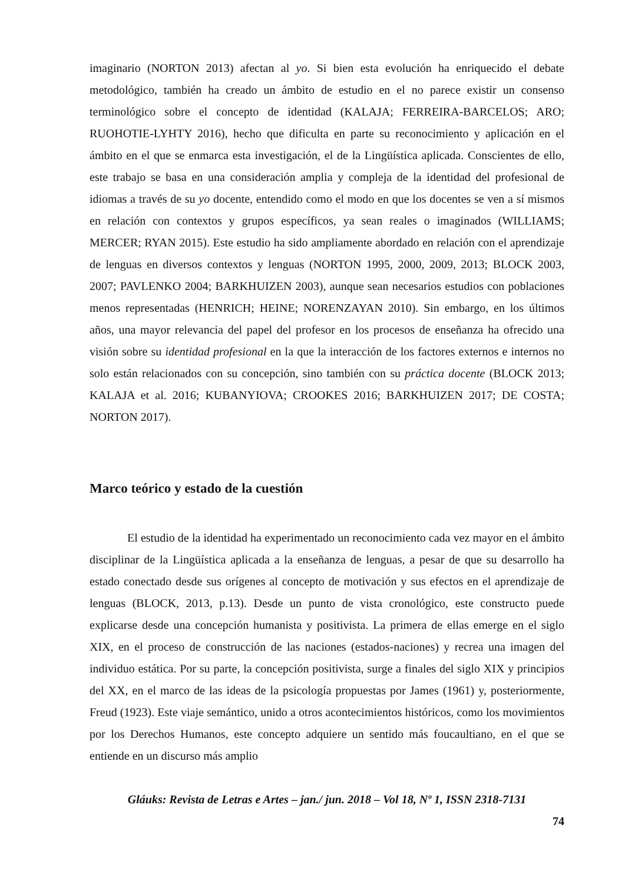imaginario (NORTON 2013) afectan al yo. Si bien esta evolución ha enriquecido el debate metodológico, también ha creado un ámbito de estudio en el no parece existir un consenso terminológico sobre el concepto de identidad (KALAJA; FERREIRA-BARCELOS; ARO; RUOHOTIE-LYHTY 2016), hecho que dificulta en parte su reconocimiento y aplicación en el ámbito en el que se enmarca esta investigación, el de la Lingüística aplicada. Conscientes de ello, este trabajo se basa en una consideración amplia y compleja de la identidad del profesional de idiomas a través de su yo docente, entendido como el modo en que los docentes se ven a sí mismos en relación con contextos y grupos específicos, ya sean reales o imaginados (WILLIAMS; MERCER; RYAN 2015). Este estudio ha sido ampliamente abordado en relación con el aprendizaje de lenguas en diversos contextos y lenguas (NORTON 1995, 2000, 2009, 2013; BLOCK 2003, 2007; PAVLENKO 2004; BARKHUIZEN 2003), aunque sean necesarios estudios con poblaciones menos representadas (HENRICH; HEINE; NORENZAYAN 2010). Sin embargo, en los últimos años, una mayor relevancia del papel del profesor en los procesos de enseñanza ha ofrecido una visión sobre su identidad profesional en la que la interacción de los factores externos e internos no solo están relacionados con su concepción, sino también con su práctica docente (BLOCK 2013; KALAJA et al. 2016; KUBANYIOVA; CROOKES 2016; BARKHUIZEN 2017; DE COSTA; NORTON 2017).
Marco teórico y estado de la cuestión
El estudio de la identidad ha experimentado un reconocimiento cada vez mayor en el ámbito disciplinar de la Lingüística aplicada a la enseñanza de lenguas, a pesar de que su desarrollo ha estado conectado desde sus orígenes al concepto de motivación y sus efectos en el aprendizaje de lenguas (BLOCK, 2013, p.13). Desde un punto de vista cronológico, este constructo puede explicarse desde una concepción humanista y positivista. La primera de ellas emerge en el siglo XIX, en el proceso de construcción de las naciones (estados-naciones) y recrea una imagen del individuo estática. Por su parte, la concepción positivista, surge a finales del siglo XIX y principios del XX, en el marco de las ideas de la psicología propuestas por James (1961) y, posteriormente, Freud (1923). Este viaje semántico, unido a otros acontecimientos históricos, como los movimientos por los Derechos Humanos, este concepto adquiere un sentido más foucaultiano, en el que se entiende en un discurso más amplio
Gláuks: Revista de Letras e Artes – jan./ jun. 2018 – Vol 18, Nº 1, ISSN 2318-7131
74